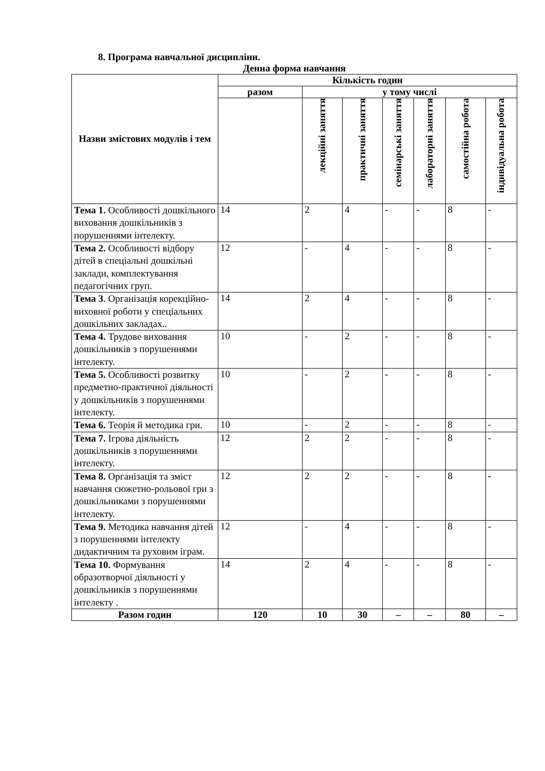8. Програма навчальної дисципліни.
Денна форма навчання
| Назви змістових модулів і тем | Кількість годин | | | | | | |
| --- | --- | --- | --- | --- | --- | --- | --- |
| | разом | у тому числі | | | | | |
| | | лекційні заняття | практичні заняття | семінарські заняття | лабораторні заняття | самостійна робота | індивідуальна робота |
| Тема 1. Особливості дошкільного виховання дошкільників з порушеннями інтелекту. | 14 | 2 | 4 | - | - | 8 | - |
| Тема 2. Особливості відбору дітей в спеціальні дошкільні заклади, комплектування педагогічних груп. | 12 | - | 4 | - | - | 8 | - |
| Тема 3 . Організація корекційно-виховної роботи у спеціальних дошкільних закладах.. | 14 | 2 | 4 | - | - | 8 | - |
| Тема 4. Трудове виховання дошкільників з порушеннями інтелекту. | 10 | - | 2 | - | - | 8 | - |
| Тема 5. Особливості розвитку предметно-практичної діяльності у дошкільників з порушеннями інтелекту. | 10 | - | 2 | - | - | 8 | - |
| Тема 6. Теорія й методика гри. | 10 | - | 2 | - | - | 8 | - |
| Тема 7. Ігрова діяльність дошкільників з порушеннями інтелекту. | 12 | 2 | 2 | - | - | 8 | - |
| Тема 8. Організація та зміст навчання сюжетно-рольової гри з дошкільниками з порушеннями інтелекту. | 12 | 2 | 2 | - | - | 8 | - |
| Тема 9. Методика навчання дітей з порушеннями інтелекту дидактичним та руховим іграм. | 12 | - | 4 | - | - | 8 | - |
| Тема 10. Формування образотворчої діяльності у дошкільників з порушеннями інтелекту . | 14 | 2 | 4 | - | - | 8 | - |
| Разом годин | 120 | 10 | 30 | – | – | 80 | – |